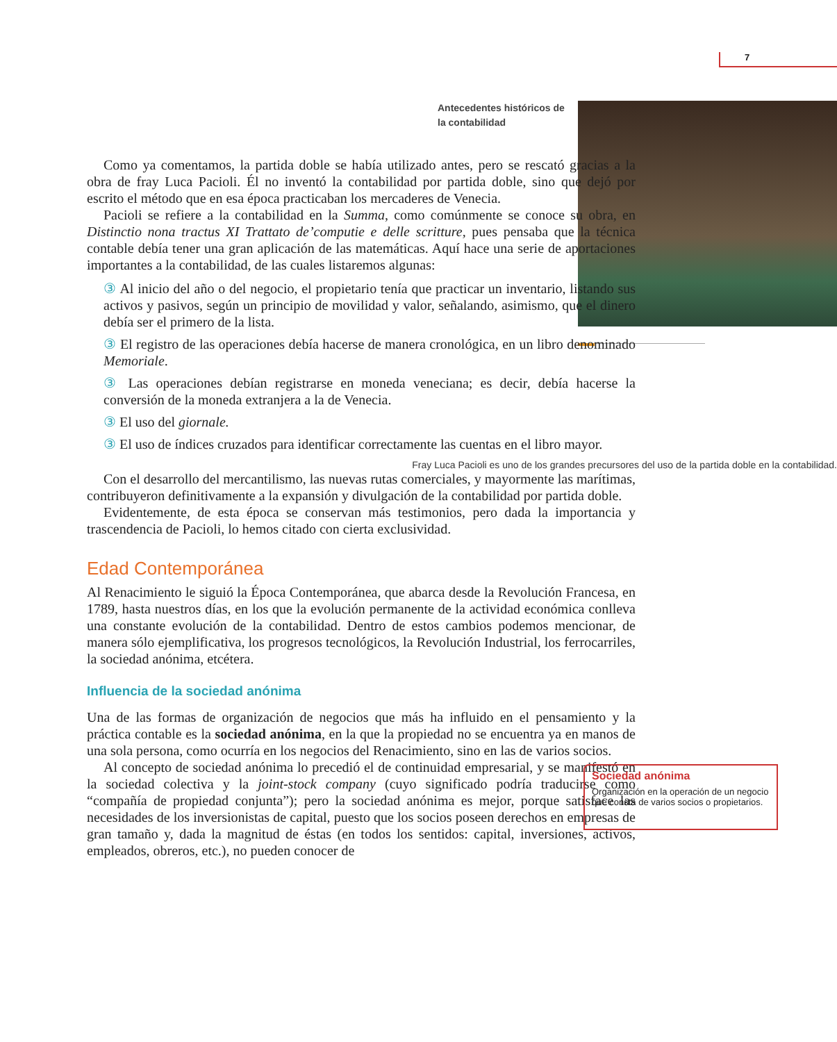7
Antecedentes históricos de
la contabilidad
Como ya comentamos, la partida doble se había utilizado antes, pero se rescató gracias a la obra de fray Luca Pacioli. Él no inventó la contabilidad por partida doble, sino que dejó por escrito el método que en esa época practicaban los mercaderes de Venecia.
Pacioli se refiere a la contabilidad en la Summa, como comúnmente se conoce su obra, en Distinctio nona tractus XI Trattato de’computie e delle scritture, pues pensaba que la técnica contable debía tener una gran aplicación de las matemáticas. Aquí hace una serie de aportaciones importantes a la contabilidad, de las cuales listaremos algunas:
③ Al inicio del año o del negocio, el propietario tenía que practicar un inventario, listando sus activos y pasivos, según un principio de movilidad y valor, señalando, asimismo, que el dinero debía ser el primero de la lista.
③ El registro de las operaciones debía hacerse de manera cronológica, en un libro denominado Memoriale.
③ Las operaciones debían registrarse en moneda veneciana; es decir, debía hacerse la conversión de la moneda extranjera a la de Venecia.
③ El uso del giornale.
③ El uso de índices cruzados para identificar correctamente las cuentas en el libro mayor.
Fray Luca Pacioli es uno de los grandes precursores del uso de la partida doble en la contabilidad.
Con el desarrollo del mercantilismo, las nuevas rutas comerciales, y mayormente las marítimas, contribuyeron definitivamente a la expansión y divulgación de la contabilidad por partida doble.
Evidentemente, de esta época se conservan más testimonios, pero dada la importancia y trascendencia de Pacioli, lo hemos citado con cierta exclusividad.
Edad Contemporánea
Al Renacimiento le siguió la Época Contemporánea, que abarca desde la Revolución Francesa, en 1789, hasta nuestros días, en los que la evolución permanente de la actividad económica conlleva una constante evolución de la contabilidad. Dentro de estos cambios podemos mencionar, de manera sólo ejemplificativa, los progresos tecnológicos, la Revolución Industrial, los ferrocarriles, la sociedad anónima, etcétera.
Influencia de la sociedad anónima
Una de las formas de organización de negocios que más ha influido en el pensamiento y la práctica contable es la sociedad anónima, en la que la propiedad no se encuentra ya en manos de una sola persona, como ocurría en los negocios del Renacimiento, sino en las de varios socios.
Al concepto de sociedad anónima lo precedió el de continuidad empresarial, y se manifestó en la sociedad colectiva y la joint-stock company (cuyo significado podría traducirse como “compañía de propiedad conjunta”); pero la sociedad anónima es mejor, porque satisface las necesidades de los inversionistas de capital, puesto que los socios poseen derechos en empresas de gran tamaño y, dada la magnitud de éstas (en todos los sentidos: capital, inversiones, activos, empleados, obreros, etc.), no pueden conocer de
Sociedad anónima
Organización en la operación de un negocio que consta de varios socios o propietarios.